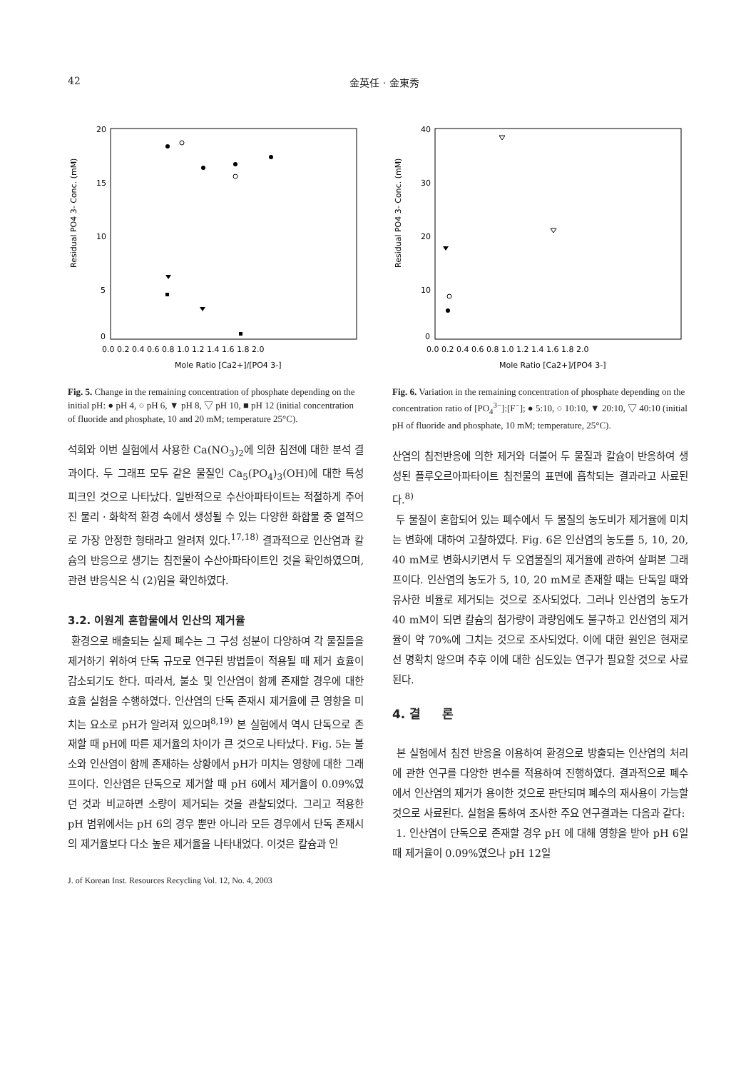42 金英任 · 金東秀
20
15
10
5
0
Residual PO4 3- Conc. (mM)
0.0 0.2 0.4 0.6 0.8 1.0 1.2 1.4 1.6 1.8 2.0
Mole Ratio [Ca2+]/[PO4 3-]
Fig. 5. Change in the remaining concentration of phosphate depending on the initial pH: ● pH 4, ○ pH 6, ▼ pH 8, ▽ pH 10, ■ pH 12 (initial concentration of fluoride and phosphate, 10 and 20 mM; temperature 25°C).
석회와 이번 실험에서 사용한 Ca(NO<sub>3</sub>)<sub>2</sub>에 의한 침전에 대한 분석 결과이다. 두 그래프 모두 같은 물질인 Ca<sub>5</sub>(PO<sub>4</sub>)<sub>3</sub>(OH)에 대한 특성 피크인 것으로 나타났다. 일반적으로 수산아파타이트는 적절하게 주어진 물리 · 화학적 환경 속에서 생성될 수 있는 다양한 화합물 중 열적으로 가장 안정한 형태라고 알려져 있다.<sup>17,18)</sup> 결과적으로 인산염과 칼슘의 반응으로 생기는 침전물이 수산아파타이트인 것을 확인하였으며, 관련 반응식은 식 (2)임을 확인하였다.
3.2. 이원계 혼합물에서 인산의 제거율
환경으로 배출되는 실제 폐수는 그 구성 성분이 다양하여 각 물질들을 제거하기 위하여 단독 규모로 연구된 방법들이 적용될 때 제거 효율이 감소되기도 한다. 따라서, 불소 및 인산염이 함께 존재할 경우에 대한 효율 실험을 수행하였다. 인산염의 단독 존재시 제거율에 큰 영향을 미치는 요소로 pH가 알려져 있으며<sup>8,19)</sup> 본 실험에서 역시 단독으로 존재할 때 pH에 따른 제거율의 차이가 큰 것으로 나타났다. Fig. 5는 불소와 인산염이 함께 존재하는 상황에서 pH가 미치는 영향에 대한 그래프이다. 인산염은 단독으로 제거할 때 pH 6에서 제거율이 0.09%였던 것과 비교하면 소량이 제거되는 것을 관찰되었다. 그리고 적용한 pH 범위에서는 pH 6의 경우 뿐만 아니라 모든 경우에서 단독 존재시의 제거율보다 다소 높은 제거율을 나타내었다. 이것은 칼슘과 인
J. of Korean Inst. Resources Recycling Vol. 12, No. 4, 2003
40
30
20
10
0
Residual PO4 3- Conc. (mM)
0.0 0.2 0.4 0.6 0.8 1.0 1.2 1.4 1.6 1.8 2.0
Mole Ratio [Ca2+]/[PO4 3-]
Fig. 6. Variation in the remaining concentration of phosphate depending on the concentration ratio of [PO<sub>4</sub><sup>3−</sup>]:[F<sup>−</sup>]; ● 5:10, ○ 10:10, ▼ 20:10, ▽ 40:10 (initial pH of fluoride and phosphate, 10 mM; temperature, 25°C).
산염의 침전반응에 의한 제거와 더불어 두 물질과 칼슘이 반응하여 생성된 플루오르아파타이트 침전물의 표면에 흡착되는 결과라고 사료된다.<sup>8)</sup>
두 물질이 혼합되어 있는 폐수에서 두 물질의 농도비가 제거율에 미치는 변화에 대하여 고찰하였다. Fig. 6은 인산염의 농도를 5, 10, 20, 40 mM로 변화시키면서 두 오염물질의 제거율에 관하여 살펴본 그래프이다. 인산염의 농도가 5, 10, 20 mM로 존재할 때는 단독일 때와 유사한 비율로 제거되는 것으로 조사되었다. 그러나 인산염의 농도가 40 mM이 되면 칼슘의 첨가량이 과량임에도 불구하고 인산염의 제거율이 약 70%에 그치는 것으로 조사되었다. 이에 대한 원인은 현재로선 명확치 않으며 추후 이에 대한 심도있는 연구가 필요할 것으로 사료된다.
4. 결 론
본 실험에서 침전 반응을 이용하여 환경으로 방출되는 인산염의 처리에 관한 연구를 다양한 변수를 적용하여 진행하였다. 결과적으로 폐수에서 인산염의 제거가 용이한 것으로 판단되며 폐수의 재사용이 가능할 것으로 사료된다. 실험을 통하여 조사한 주요 연구결과는 다음과 같다:
1. 인산염이 단독으로 존재할 경우 pH 에 대해 영향을 받아 pH 6일 때 제거율이 0.09%였으나 pH 12일